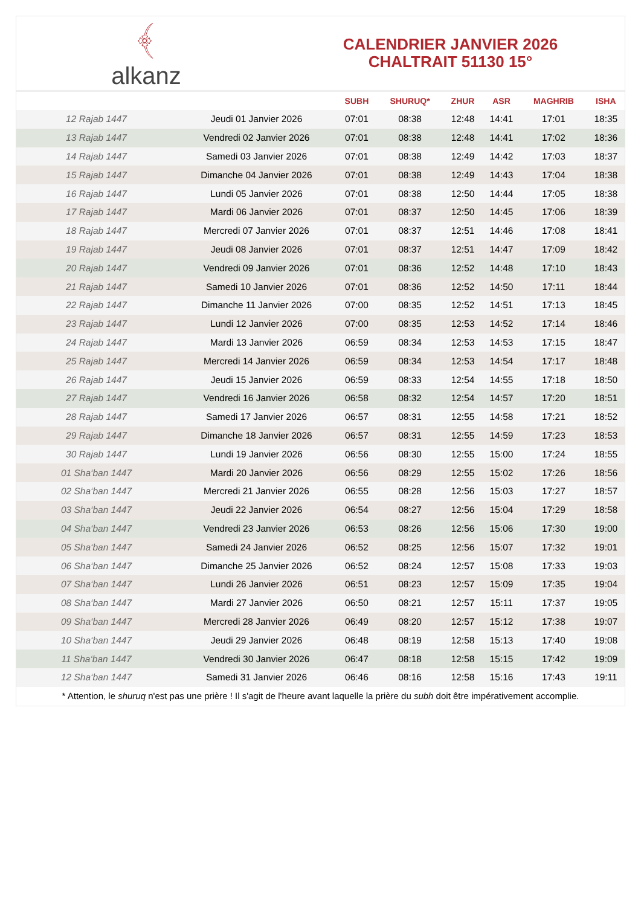﴾
alkanz
CALENDRIER JANVIER 2026
CHALTRAIT 51130 15°
| | | SUBH | SHURUQ* | ZHUR | ASR | MAGHRIB | ISHA |
| --- | --- | --- | --- | --- | --- | --- | --- |
| 12 Rajab 1447 | Jeudi 01 Janvier 2026 | 07:01 | 08:38 | 12:48 | 14:41 | 17:01 | 18:35 |
| 13 Rajab 1447 | Vendredi 02 Janvier 2026 | 07:01 | 08:38 | 12:48 | 14:41 | 17:02 | 18:36 |
| 14 Rajab 1447 | Samedi 03 Janvier 2026 | 07:01 | 08:38 | 12:49 | 14:42 | 17:03 | 18:37 |
| 15 Rajab 1447 | Dimanche 04 Janvier 2026 | 07:01 | 08:38 | 12:49 | 14:43 | 17:04 | 18:38 |
| 16 Rajab 1447 | Lundi 05 Janvier 2026 | 07:01 | 08:38 | 12:50 | 14:44 | 17:05 | 18:38 |
| 17 Rajab 1447 | Mardi 06 Janvier 2026 | 07:01 | 08:37 | 12:50 | 14:45 | 17:06 | 18:39 |
| 18 Rajab 1447 | Mercredi 07 Janvier 2026 | 07:01 | 08:37 | 12:51 | 14:46 | 17:08 | 18:41 |
| 19 Rajab 1447 | Jeudi 08 Janvier 2026 | 07:01 | 08:37 | 12:51 | 14:47 | 17:09 | 18:42 |
| 20 Rajab 1447 | Vendredi 09 Janvier 2026 | 07:01 | 08:36 | 12:52 | 14:48 | 17:10 | 18:43 |
| 21 Rajab 1447 | Samedi 10 Janvier 2026 | 07:01 | 08:36 | 12:52 | 14:50 | 17:11 | 18:44 |
| 22 Rajab 1447 | Dimanche 11 Janvier 2026 | 07:00 | 08:35 | 12:52 | 14:51 | 17:13 | 18:45 |
| 23 Rajab 1447 | Lundi 12 Janvier 2026 | 07:00 | 08:35 | 12:53 | 14:52 | 17:14 | 18:46 |
| 24 Rajab 1447 | Mardi 13 Janvier 2026 | 06:59 | 08:34 | 12:53 | 14:53 | 17:15 | 18:47 |
| 25 Rajab 1447 | Mercredi 14 Janvier 2026 | 06:59 | 08:34 | 12:53 | 14:54 | 17:17 | 18:48 |
| 26 Rajab 1447 | Jeudi 15 Janvier 2026 | 06:59 | 08:33 | 12:54 | 14:55 | 17:18 | 18:50 |
| 27 Rajab 1447 | Vendredi 16 Janvier 2026 | 06:58 | 08:32 | 12:54 | 14:57 | 17:20 | 18:51 |
| 28 Rajab 1447 | Samedi 17 Janvier 2026 | 06:57 | 08:31 | 12:55 | 14:58 | 17:21 | 18:52 |
| 29 Rajab 1447 | Dimanche 18 Janvier 2026 | 06:57 | 08:31 | 12:55 | 14:59 | 17:23 | 18:53 |
| 30 Rajab 1447 | Lundi 19 Janvier 2026 | 06:56 | 08:30 | 12:55 | 15:00 | 17:24 | 18:55 |
| 01 Sha‘ban 1447 | Mardi 20 Janvier 2026 | 06:56 | 08:29 | 12:55 | 15:02 | 17:26 | 18:56 |
| 02 Sha‘ban 1447 | Mercredi 21 Janvier 2026 | 06:55 | 08:28 | 12:56 | 15:03 | 17:27 | 18:57 |
| 03 Sha‘ban 1447 | Jeudi 22 Janvier 2026 | 06:54 | 08:27 | 12:56 | 15:04 | 17:29 | 18:58 |
| 04 Sha‘ban 1447 | Vendredi 23 Janvier 2026 | 06:53 | 08:26 | 12:56 | 15:06 | 17:30 | 19:00 |
| 05 Sha‘ban 1447 | Samedi 24 Janvier 2026 | 06:52 | 08:25 | 12:56 | 15:07 | 17:32 | 19:01 |
| 06 Sha‘ban 1447 | Dimanche 25 Janvier 2026 | 06:52 | 08:24 | 12:57 | 15:08 | 17:33 | 19:03 |
| 07 Sha‘ban 1447 | Lundi 26 Janvier 2026 | 06:51 | 08:23 | 12:57 | 15:09 | 17:35 | 19:04 |
| 08 Sha‘ban 1447 | Mardi 27 Janvier 2026 | 06:50 | 08:21 | 12:57 | 15:11 | 17:37 | 19:05 |
| 09 Sha‘ban 1447 | Mercredi 28 Janvier 2026 | 06:49 | 08:20 | 12:57 | 15:12 | 17:38 | 19:07 |
| 10 Sha‘ban 1447 | Jeudi 29 Janvier 2026 | 06:48 | 08:19 | 12:58 | 15:13 | 17:40 | 19:08 |
| 11 Sha‘ban 1447 | Vendredi 30 Janvier 2026 | 06:47 | 08:18 | 12:58 | 15:15 | 17:42 | 19:09 |
| 12 Sha‘ban 1447 | Samedi 31 Janvier 2026 | 06:46 | 08:16 | 12:58 | 15:16 | 17:43 | 19:11 |
* Attention, le shuruq n'est pas une prière ! Il s'agit de l'heure avant laquelle la prière du subh doit être impérativement accomplie.